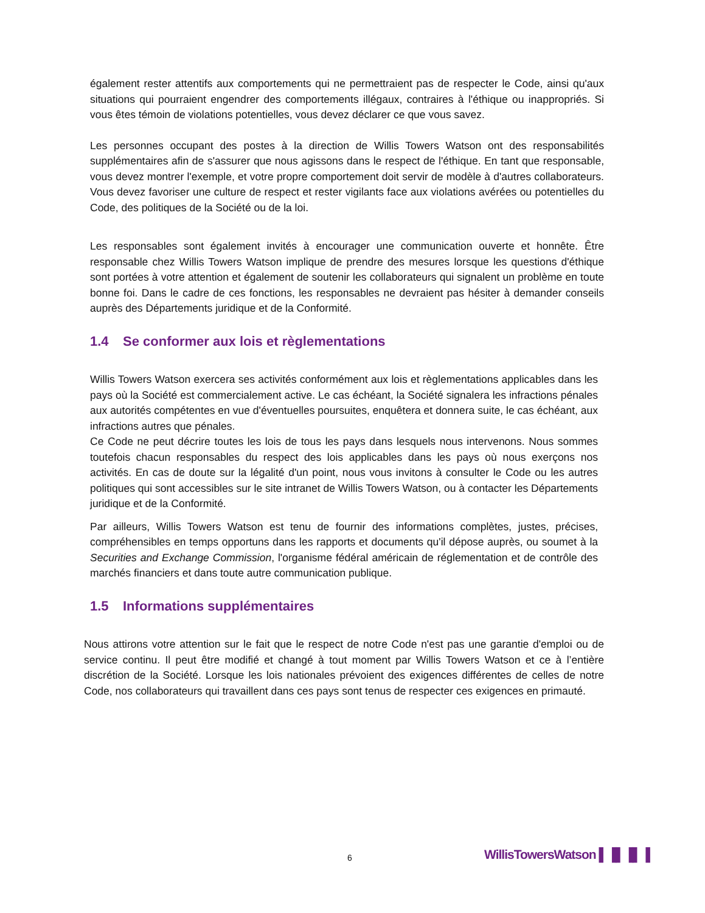également rester attentifs aux comportements qui ne permettraient pas de respecter le Code, ainsi qu'aux situations qui pourraient engendrer des comportements illégaux, contraires à l'éthique ou inappropriés. Si vous êtes témoin de violations potentielles, vous devez déclarer ce que vous savez.
Les personnes occupant des postes à la direction de Willis Towers Watson ont des responsabilités supplémentaires afin de s'assurer que nous agissons dans le respect de l'éthique. En tant que responsable, vous devez montrer l'exemple, et votre propre comportement doit servir de modèle à d'autres collaborateurs. Vous devez favoriser une culture de respect et rester vigilants face aux violations avérées ou potentielles du Code, des politiques de la Société ou de la loi.
Les responsables sont également invités à encourager une communication ouverte et honnête. Être responsable chez Willis Towers Watson implique de prendre des mesures lorsque les questions d'éthique sont portées à votre attention et également de soutenir les collaborateurs qui signalent un problème en toute bonne foi. Dans le cadre de ces fonctions, les responsables ne devraient pas hésiter à demander conseils auprès des Départements juridique et de la Conformité.
1.4 Se conformer aux lois et règlementations
Willis Towers Watson exercera ses activités conformément aux lois et règlementations applicables dans les pays où la Société est commercialement active. Le cas échéant, la Société signalera les infractions pénales aux autorités compétentes en vue d'éventuelles poursuites, enquêtera et donnera suite, le cas échéant, aux infractions autres que pénales.
Ce Code ne peut décrire toutes les lois de tous les pays dans lesquels nous intervenons. Nous sommes toutefois chacun responsables du respect des lois applicables dans les pays où nous exerçons nos activités. En cas de doute sur la légalité d'un point, nous vous invitons à consulter le Code ou les autres politiques qui sont accessibles sur le site intranet de Willis Towers Watson, ou à contacter les Départements juridique et de la Conformité.
Par ailleurs, Willis Towers Watson est tenu de fournir des informations complètes, justes, précises, compréhensibles en temps opportuns dans les rapports et documents qu'il dépose auprès, ou soumet à la Securities and Exchange Commission, l'organisme fédéral américain de réglementation et de contrôle des marchés financiers et dans toute autre communication publique.
1.5 Informations supplémentaires
Nous attirons votre attention sur le fait que le respect de notre Code n'est pas une garantie d'emploi ou de service continu. Il peut être modifié et changé à tout moment par Willis Towers Watson et ce à l’entière discrétion de la Société. Lorsque les lois nationales prévoient des exigences différentes de celles de notre Code, nos collaborateurs qui travaillent dans ces pays sont tenus de respecter ces exigences en primauté.
6 WillisTowersWatson ▌▐▌▐▌▐